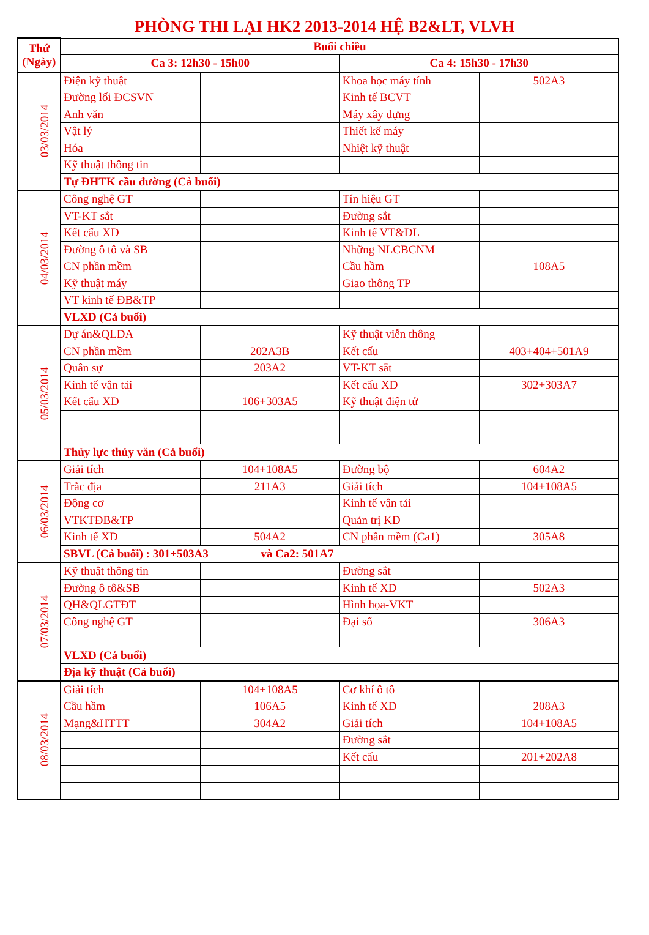PHÒNG THI LẠI HK2 2013-2014 HỆ B2&LT, VLVH
| Thứ (Ngày) | Buổi chiều | | | |
| --- | --- | --- | --- | --- |
| | Ca 3: 12h30 - 15h00 | | Ca 4: 15h30 - 17h30 | |
| 03/03/2014 | Điện kỹ thuật | | Khoa học máy tính | 502A3 |
| | Đường lối ĐCSVN | | Kinh tế BCVT | |
| | Anh văn | | Máy xây dựng | |
| | Vật lý | | Thiết kế máy | |
| | Hóa | | Nhiệt kỹ thuật | |
| | Kỹ thuật thông tin | | | |
| | Tự ĐHTK cầu đường (Cả buổi) | | | |
| 04/03/2014 | Công nghệ GT | | Tín hiệu GT | |
| | VT-KT sắt | | Đường sắt | |
| | Kết cấu XD | | Kinh tế VT&DL | |
| | Đường ô tô và SB | | Những NLCBCNM | |
| | CN phần mềm | | Cầu hầm | 108A5 |
| | Kỹ thuật máy | | Giao thông TP | |
| | VT kinh tế ĐB&TP | | | |
| | VLXD (Cả buổi) | | | |
| 05/03/2014 | Dự án&QLDA | | Kỹ thuật viễn thông | |
| | CN phần mềm | 202A3B | Kết cấu | 403+404+501A9 |
| | Quân sự | 203A2 | VT-KT sắt | |
| | Kinh tế vận tải | | Kết cấu XD | 302+303A7 |
| | Kết cấu XD | 106+303A5 | Kỹ thuật điện tử | |
| | Thủy lực thủy văn (Cả buổi) | | | |
| 06/03/2014 | Giải tích | 104+108A5 | Đường bộ | 604A2 |
| | Trắc địa | 211A3 | Giải tích | 104+108A5 |
| | Động cơ | | Kinh tế vận tải | |
| | VTKTĐB&TP | | Quản trị KD | |
| | Kinh tế XD | 504A2 | CN phần mềm (Ca1) | 305A8 |
| | SBVL (Cả buổi) : 301+503A3 và Ca2: 501A7 | | | |
| 07/03/2014 | Kỹ thuật thông tin | | Đường sắt | |
| | Đường ô tô&SB | | Kinh tế XD | 502A3 |
| | QH&QLGTĐT | | Hình họa-VKT | |
| | Công nghệ GT | | Đại số | 306A3 |
| | VLXD (Cả buổi) | | | |
| | Địa kỹ thuật (Cả buổi) | | | |
| 08/03/2014 | Giải tích | 104+108A5 | Cơ khí ô tô | |
| | Cầu hầm | 106A5 | Kinh tế XD | 208A3 |
| | Mạng&HTTT | 304A2 | Giải tích | 104+108A5 |
| | | | Đường sắt | |
| | | | Kết cấu | 201+202A8 |